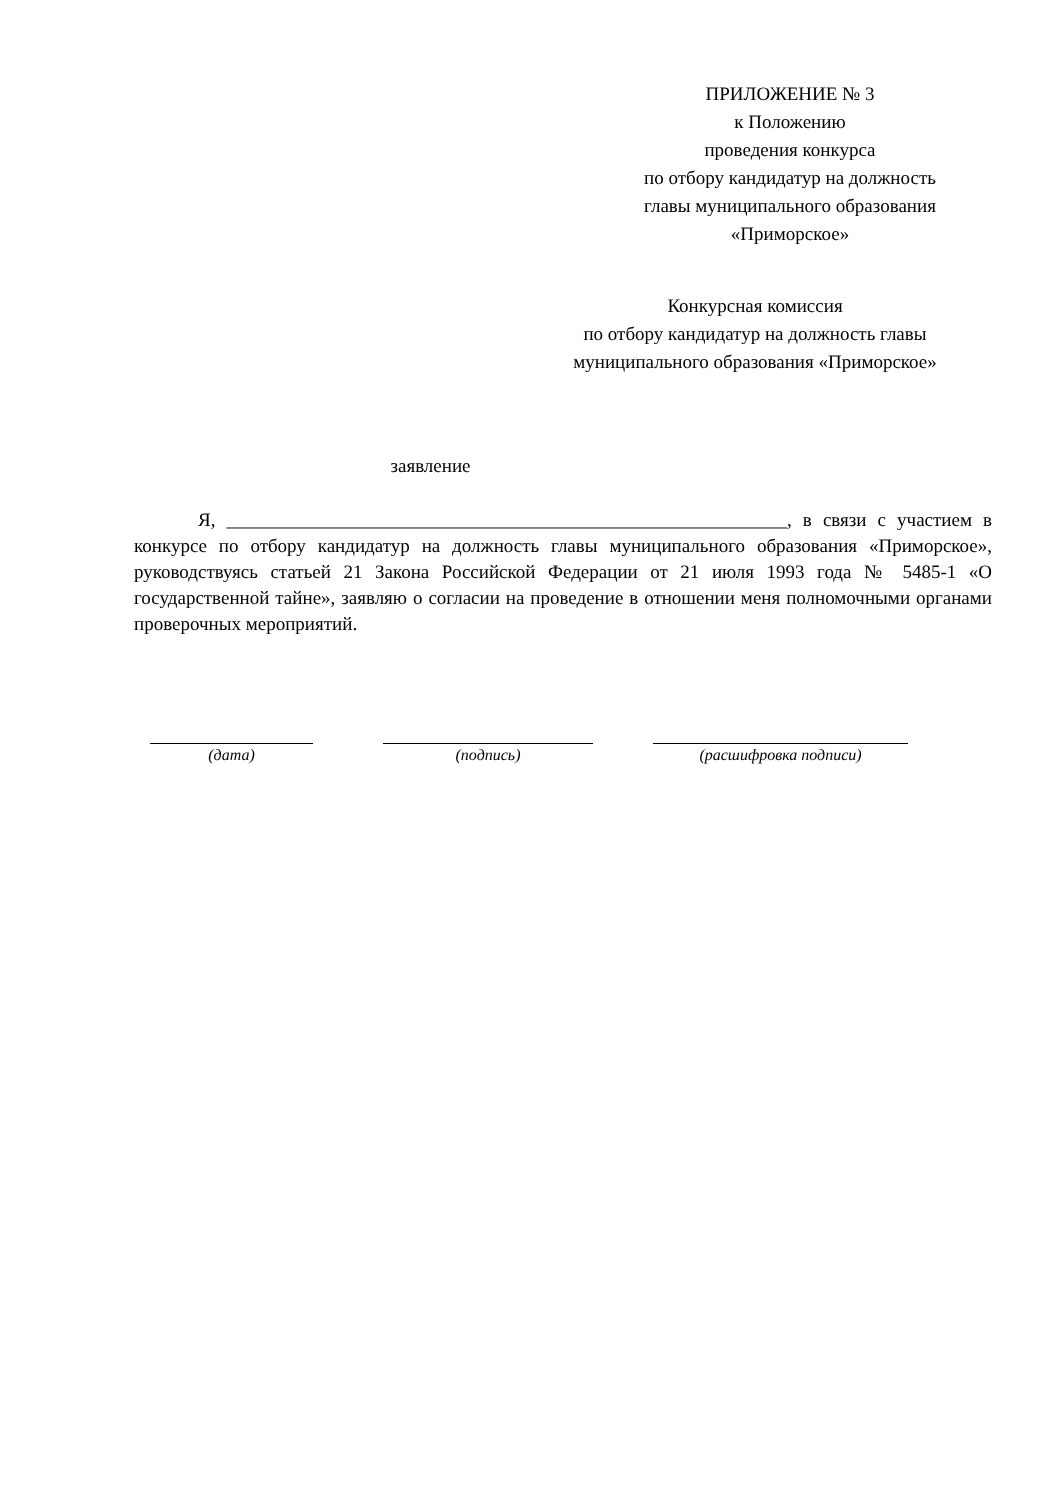ПРИЛОЖЕНИЕ № 3
к Положению
проведения конкурса
по отбору кандидатур на должность
главы муниципального образования
«Приморское»
Конкурсная комиссия
по отбору кандидатур на должность главы
муниципального образования «Приморское»
заявление
Я, ___________________________________________________________, в связи с участием в конкурсе по отбору кандидатур на должность главы муниципального образования «Приморское», руководствуясь статьей 21 Закона Российской Федерации от 21 июля 1993 года № 5485-1 «О государственной тайне», заявляю о согласии на проведение в отношении меня полномочными органами проверочных мероприятий.
(дата) (подпись) (расшифровка подписи)